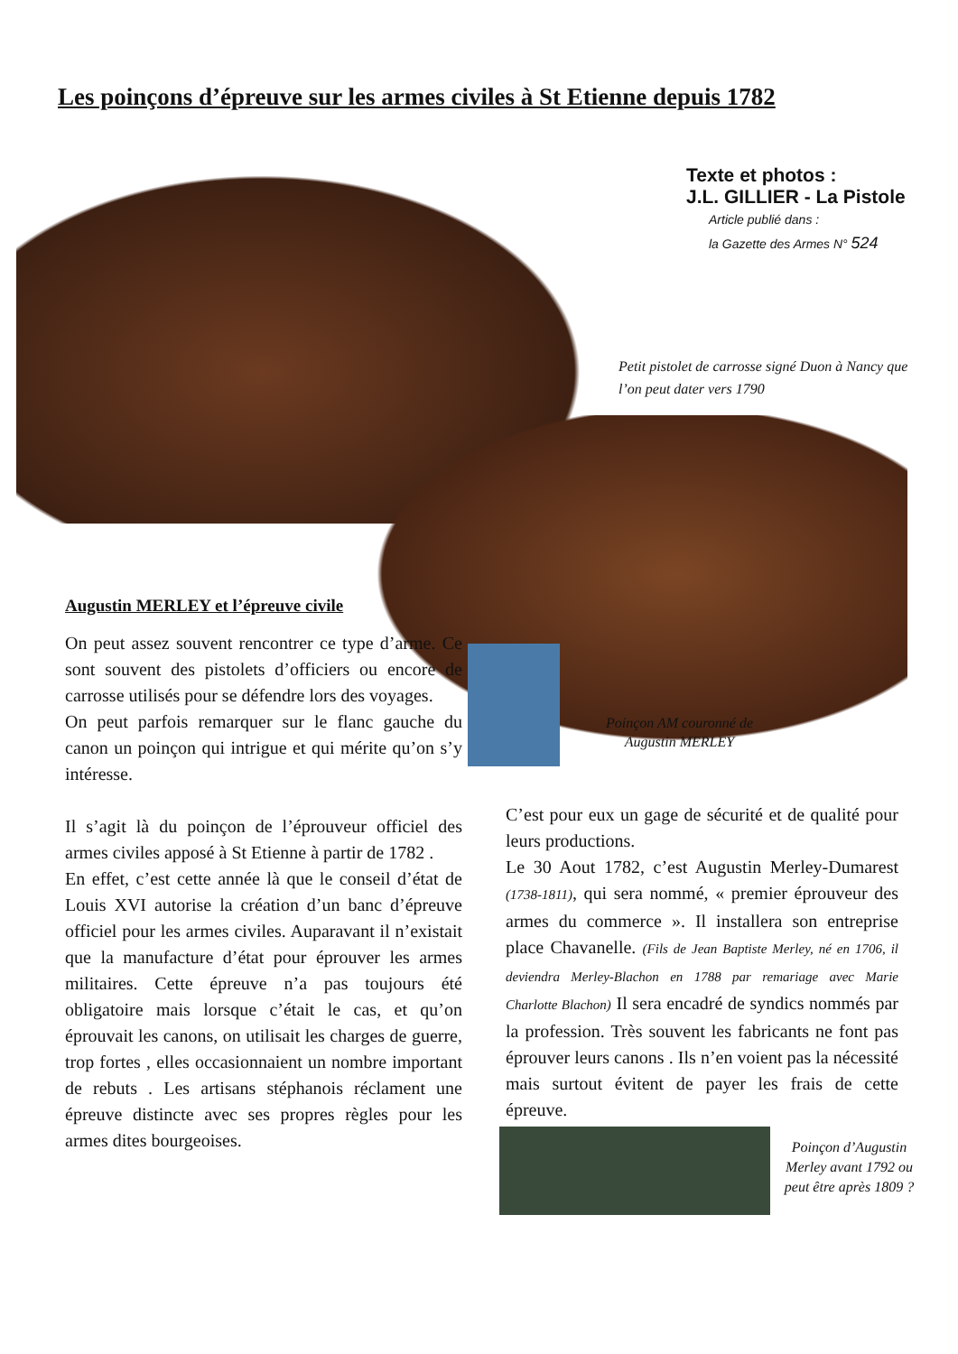Les poinçons d’épreuve sur les armes civiles à St Etienne depuis 1782
Texte et photos :
J.L. GILLIER - La Pistole
Article publié dans :
la Gazette des Armes N° 524
Petit pistolet de carrosse signé Duon à Nancy que l’on peut dater vers 1790
Augustin MERLEY et l’épreuve civile
Poinçon AM couronné de Augustin MERLEY
On peut assez souvent rencontrer ce type d’arme. Ce sont souvent des pistolets d’officiers ou encore de carrosse utilisés pour se défendre lors des voyages.
On peut parfois remarquer sur le flanc gauche du canon un poinçon qui intrigue et qui mérite qu’on s’y intéresse.
Il s’agit là du poinçon de l’éprouveur officiel des armes civiles apposé à St Etienne à partir de 1782 .
En effet, c’est cette année là que le conseil d’état de Louis XVI autorise la création d’un banc d’épreuve officiel pour les armes civiles. Auparavant il n’existait que la manufacture d’état pour éprouver les armes militaires. Cette épreuve n’a pas toujours été obligatoire mais lorsque c’était le cas, et qu’on éprouvait les canons, on utilisait les charges de guerre, trop fortes , elles occasionnaient un nombre important de rebuts . Les artisans stéphanois réclament une épreuve distincte avec ses propres règles pour les armes dites bourgeoises.
C’est pour eux un gage de sécurité et de qualité pour leurs productions.
Le 30 Aout 1782, c’est Augustin Merley-Dumarest (1738-1811), qui sera nommé, « premier éprouveur des armes du commerce ». Il installera son entreprise place Chavanelle. (Fils de Jean Baptiste Merley, né en 1706, il deviendra Merley-Blachon en 1788 par remariage avec Marie Charlotte Blachon) Il sera encadré de syndics nommés par la profession. Très souvent les fabricants ne font pas éprouver leurs canons . Ils n’en voient pas la nécessité mais surtout évitent de payer les frais de cette épreuve.
Poinçon d’Augustin Merley avant 1792 ou peut être après 1809 ?